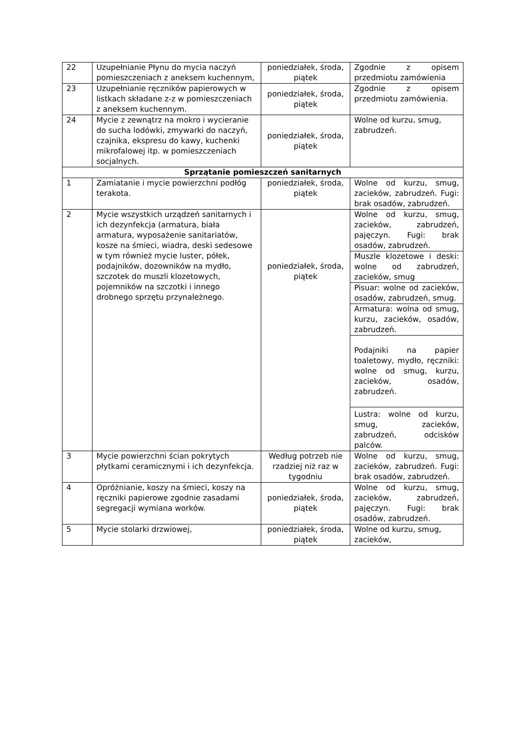| 22 | Uzupełnianie Płynu do mycia naczyń pomieszczeniach z aneksem kuchennym, | poniedziałek, środa, piątek | Zgodnie z opisem przedmiotu zamówienia |
| 23 | Uzupełnianie ręczników papierowych w listkach składane z-z w pomieszczeniach z aneksem kuchennym. | poniedziałek, środa, piątek | Zgodnie z opisem przedmiotu zamówienia. |
| 24 | Mycie z zewnątrz na mokro i wycieranie do sucha lodówki, zmywarki do naczyń, czajnika, ekspresu do kawy, kuchenki mikrofalowej itp. w pomieszczeniach socjalnych. | poniedziałek, środa, piątek | Wolne od kurzu, smug, zabrudzeń. |
| Sprzątanie pomieszczeń sanitarnych | | | |
| 1 | Zamiatanie i mycie powierzchni podłóg terakota. | poniedziałek, środa, piątek | Wolne od kurzu, smug, zacieków, zabrudzeń. Fugi: brak osadów, zabrudzeń. |
| 2 | Mycie wszystkich urządzeń sanitarnych i ich dezynfekcja (armatura, biała armatura, wyposażenie sanitariatów, kosze na śmieci, wiadra, deski sedesowe w tym również mycie luster, półek, podajników, dozowników na mydło, szczotek do muszli klozetowych, pojemników na szczotki i innego drobnego sprzętu przynależnego. | poniedziałek, środa, piątek | Wolne od kurzu, smug, zacieków, zabrudzeń, pajęczyn. Fugi: brak osadów, zabrudzeń. |
| | | | Muszle klozetowe i deski: wolne od zabrudzeń, zacieków, smug |
| | | | Pisuar: wolne od zacieków, osadów, zabrudzeń, smug. |
| | | | Armatura: wolna od smug, kurzu, zacieków, osadów, zabrudzeń. |
| | | | Podajniki na papier toaletowy, mydło, ręczniki: wolne od smug, kurzu, zacieków, osadów, zabrudzeń. |
| | | | Lustra: wolne od kurzu, smug, zacieków, zabrudzeń, odcisków palców. |
| 3 | Mycie powierzchni ścian pokrytych płytkami ceramicznymi i ich dezynfekcja. | Według potrzeb nie rzadziej niż raz w tygodniu | Wolne od kurzu, smug, zacieków, zabrudzeń. Fugi: brak osadów, zabrudzeń. |
| 4 | Opróżnianie, koszy na śmieci, koszy na ręczniki papierowe zgodnie zasadami segregacji wymiana worków. | poniedziałek, środa, piątek | Wolne od kurzu, smug, zacieków, zabrudzeń, pajęczyn. Fugi: brak osadów, zabrudzeń. |
| 5 | Mycie stolarki drzwiowej, | poniedziałek, środa, piątek | Wolne od kurzu, smug, zacieków, |